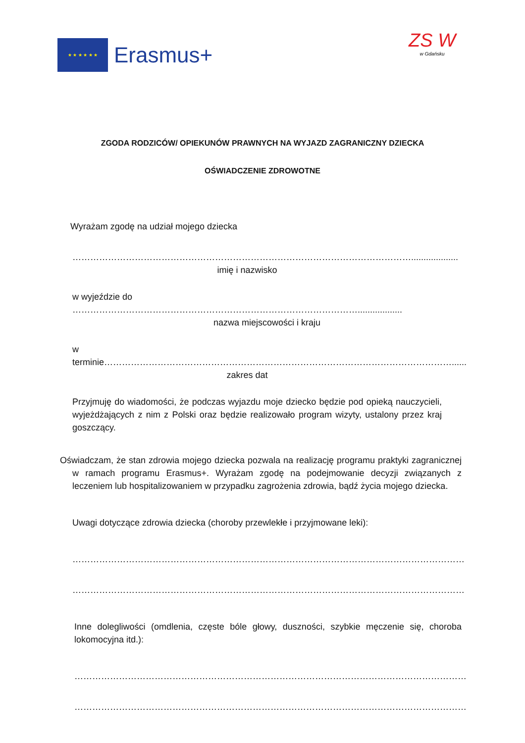★ ★ ★ ★ ★ ★
Erasmus+
ZS W
w Gdańsku
ZGODA RODZICÓW/ OPIEKUNÓW PRAWNYCH NA WYJAZD ZAGRANICZNY DZIECKA
OŚWIADCZENIE ZDROWOTNE
Wyrażam zgodę na udział mojego dziecka
……………………………………………………………………………………………………...................
imię i nazwisko
w wyjeździe do ……………………………………………………………………………………..................
nazwa miejscowości i kraju
w terminie………………………………………………………………………………………………………......
zakres dat
Przyjmuję do wiadomości, że podczas wyjazdu moje dziecko będzie pod opieką nauczycieli, wyjeżdżających z nim z Polski oraz będzie realizowało program wizyty, ustalony przez kraj goszczący.
Oświadczam, że stan zdrowia mojego dziecka pozwala na realizację programu praktyki zagranicznej w ramach programu Erasmus+. Wyrażam zgodę na podejmowanie decyzji związanych z leczeniem lub hospitalizowaniem w przypadku zagrożenia zdrowia, bądź życia mojego dziecka.
Uwagi dotyczące zdrowia dziecka (choroby przewlekłe i przyjmowane leki):
……………………………………………………………………………………………………………………
……………………………………………………………………………………………………………………
Inne dolegliwości (omdlenia, częste bóle głowy, duszności, szybkie męczenie się, choroba lokomocyjna itd.):
……………………………………………………………………………………………………………………
……………………………………………………………………………………………………………………